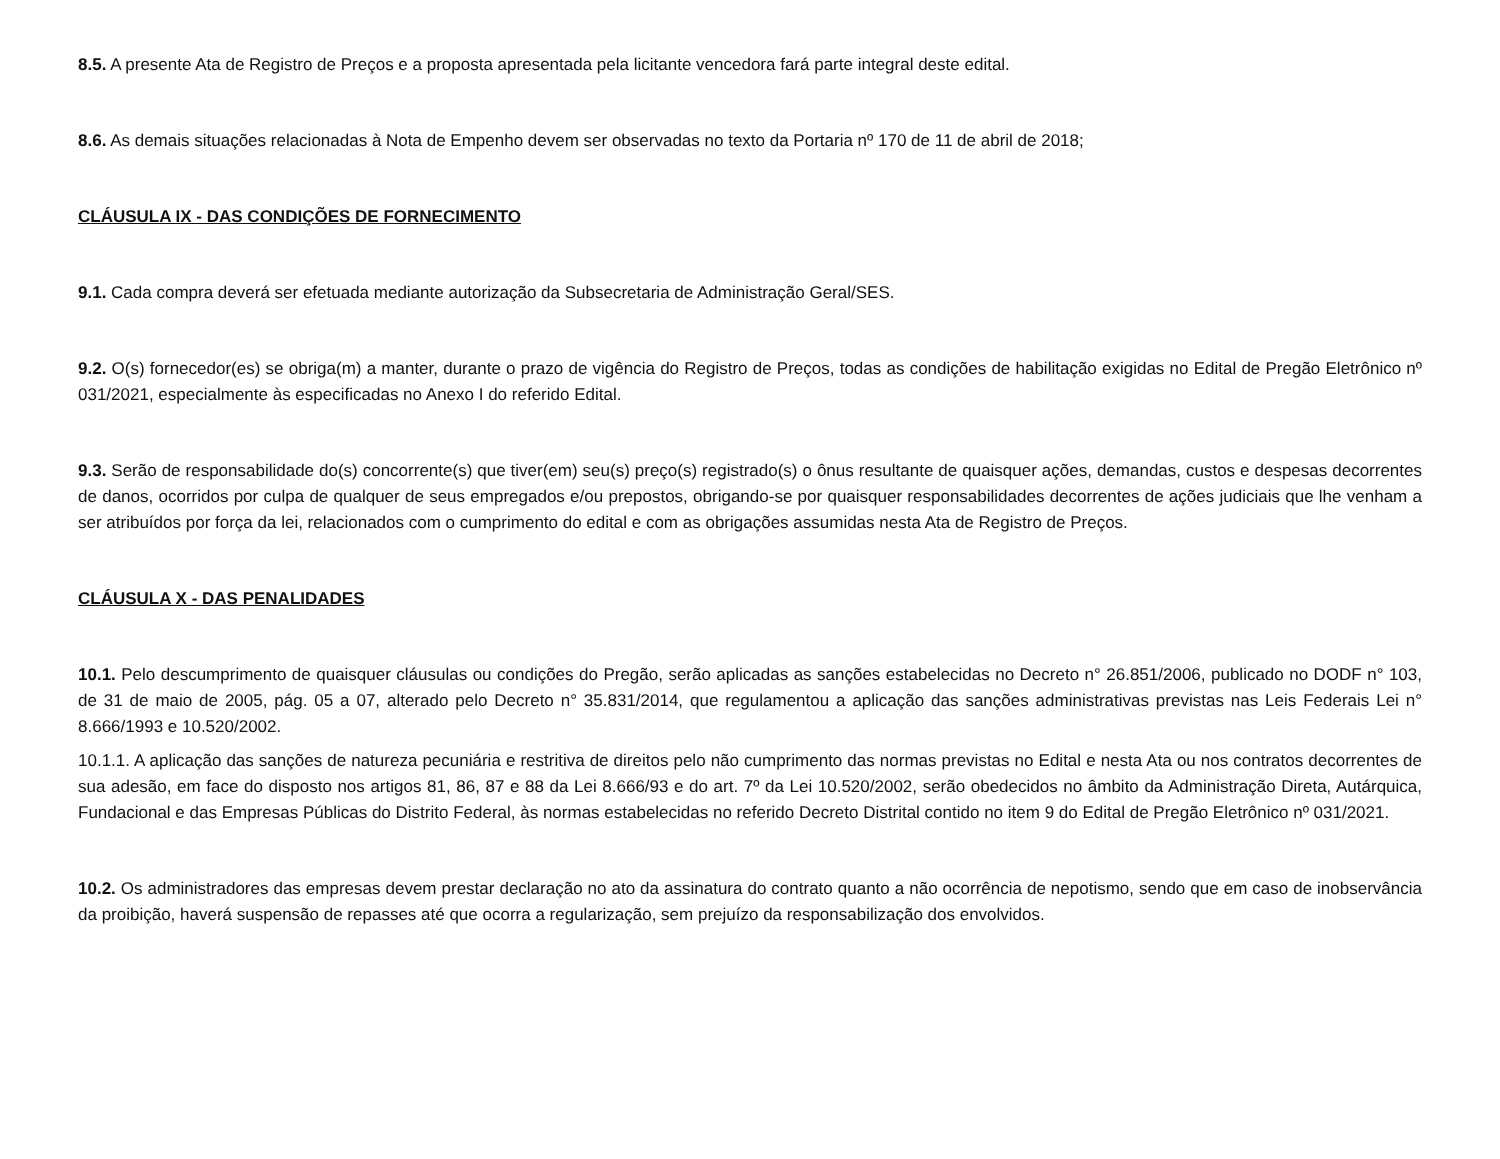8.5. A presente Ata de Registro de Preços e a proposta apresentada pela licitante vencedora fará parte integral deste edital.
8.6. As demais situações relacionadas à Nota de Empenho devem ser observadas no texto da Portaria nº 170 de 11 de abril de 2018;
CLÁUSULA IX - DAS CONDIÇÕES DE FORNECIMENTO
9.1. Cada compra deverá ser efetuada mediante autorização da Subsecretaria de Administração Geral/SES.
9.2. O(s) fornecedor(es) se obriga(m) a manter, durante o prazo de vigência do Registro de Preços, todas as condições de habilitação exigidas no Edital de Pregão Eletrônico nº 031/2021, especialmente às especificadas no Anexo I do referido Edital.
9.3. Serão de responsabilidade do(s) concorrente(s) que tiver(em) seu(s) preço(s) registrado(s) o ônus resultante de quaisquer ações, demandas, custos e despesas decorrentes de danos, ocorridos por culpa de qualquer de seus empregados e/ou prepostos, obrigando-se por quaisquer responsabilidades decorrentes de ações judiciais que lhe venham a ser atribuídos por força da lei, relacionados com o cumprimento do edital e com as obrigações assumidas nesta Ata de Registro de Preços.
CLÁUSULA X - DAS PENALIDADES
10.1. Pelo descumprimento de quaisquer cláusulas ou condições do Pregão, serão aplicadas as sanções estabelecidas no Decreto n° 26.851/2006, publicado no DODF n° 103, de 31 de maio de 2005, pág. 05 a 07, alterado pelo Decreto n° 35.831/2014, que regulamentou a aplicação das sanções administrativas previstas nas Leis Federais Lei n° 8.666/1993 e 10.520/2002.
10.1.1. A aplicação das sanções de natureza pecuniária e restritiva de direitos pelo não cumprimento das normas previstas no Edital e nesta Ata ou nos contratos decorrentes de sua adesão, em face do disposto nos artigos 81, 86, 87 e 88 da Lei 8.666/93 e do art. 7º da Lei 10.520/2002, serão obedecidos no âmbito da Administração Direta, Autárquica, Fundacional e das Empresas Públicas do Distrito Federal, às normas estabelecidas no referido Decreto Distrital contido no item 9 do Edital de Pregão Eletrônico nº 031/2021.
10.2. Os administradores das empresas devem prestar declaração no ato da assinatura do contrato quanto a não ocorrência de nepotismo, sendo que em caso de inobservância da proibição, haverá suspensão de repasses até que ocorra a regularização, sem prejuízo da responsabilização dos envolvidos.